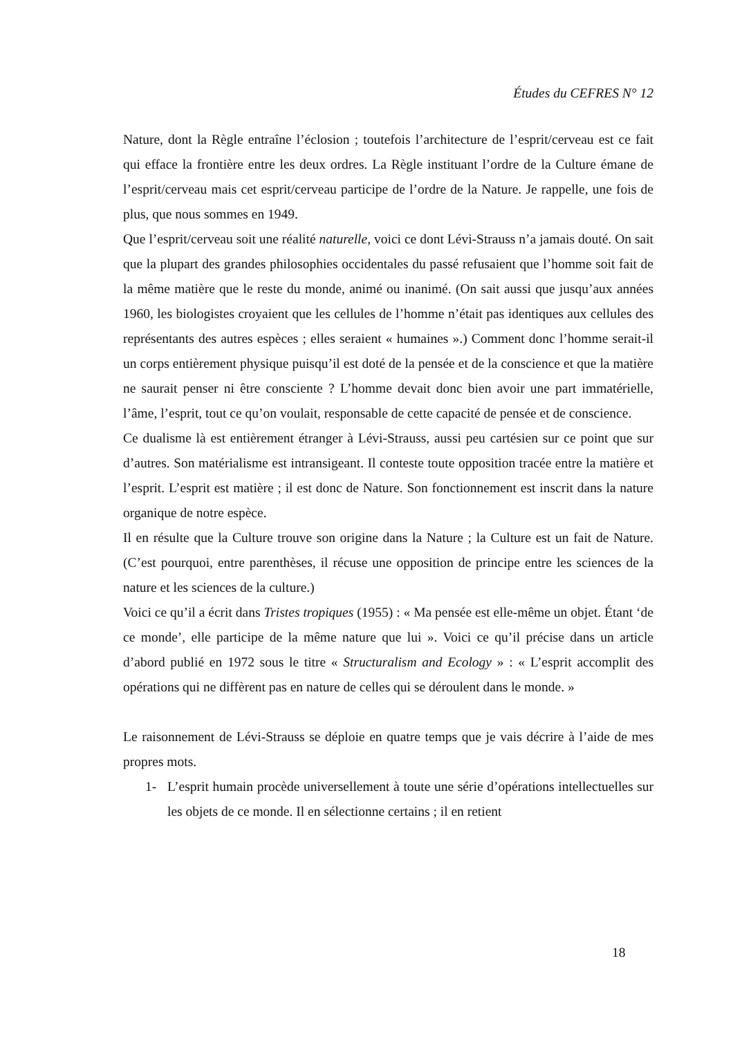Études du CEFRES N° 12
Nature, dont la Règle entraîne l’éclosion ; toutefois l’architecture de l’esprit/cerveau est ce fait qui efface la frontière entre les deux ordres. La Règle instituant l’ordre de la Culture émane de l’esprit/cerveau mais cet esprit/cerveau participe de l’ordre de la Nature. Je rappelle, une fois de plus, que nous sommes en 1949.
Que l’esprit/cerveau soit une réalité naturelle, voici ce dont Lévi-Strauss n’a jamais douté. On sait que la plupart des grandes philosophies occidentales du passé refusaient que l’homme soit fait de la même matière que le reste du monde, animé ou inanimé. (On sait aussi que jusqu’aux années 1960, les biologistes croyaient que les cellules de l’homme n’était pas identiques aux cellules des représentants des autres espèces ; elles seraient « humaines ».) Comment donc l’homme serait-il un corps entièrement physique puisqu’il est doté de la pensée et de la conscience et que la matière ne saurait penser ni être consciente ? L’homme devait donc bien avoir une part immatérielle, l’âme, l’esprit, tout ce qu’on voulait, responsable de cette capacité de pensée et de conscience.
Ce dualisme là est entièrement étranger à Lévi-Strauss, aussi peu cartésien sur ce point que sur d’autres. Son matérialisme est intransigeant. Il conteste toute opposition tracée entre la matière et l’esprit. L’esprit est matière ; il est donc de Nature. Son fonctionnement est inscrit dans la nature organique de notre espèce.
Il en résulte que la Culture trouve son origine dans la Nature ; la Culture est un fait de Nature. (C’est pourquoi, entre parenthèses, il récuse une opposition de principe entre les sciences de la nature et les sciences de la culture.)
Voici ce qu’il a écrit dans Tristes tropiques (1955) : « Ma pensée est elle-même un objet. Étant ‘de ce monde’, elle participe de la même nature que lui ». Voici ce qu’il précise dans un article d’abord publié en 1972 sous le titre « Structuralism and Ecology » : « L’esprit accomplit des opérations qui ne diffèrent pas en nature de celles qui se déroulent dans le monde. »
Le raisonnement de Lévi-Strauss se déploie en quatre temps que je vais décrire à l’aide de mes propres mots.
1- L’esprit humain procède universellement à toute une série d’opérations intellectuelles sur les objets de ce monde. Il en sélectionne certains ; il en retient
18